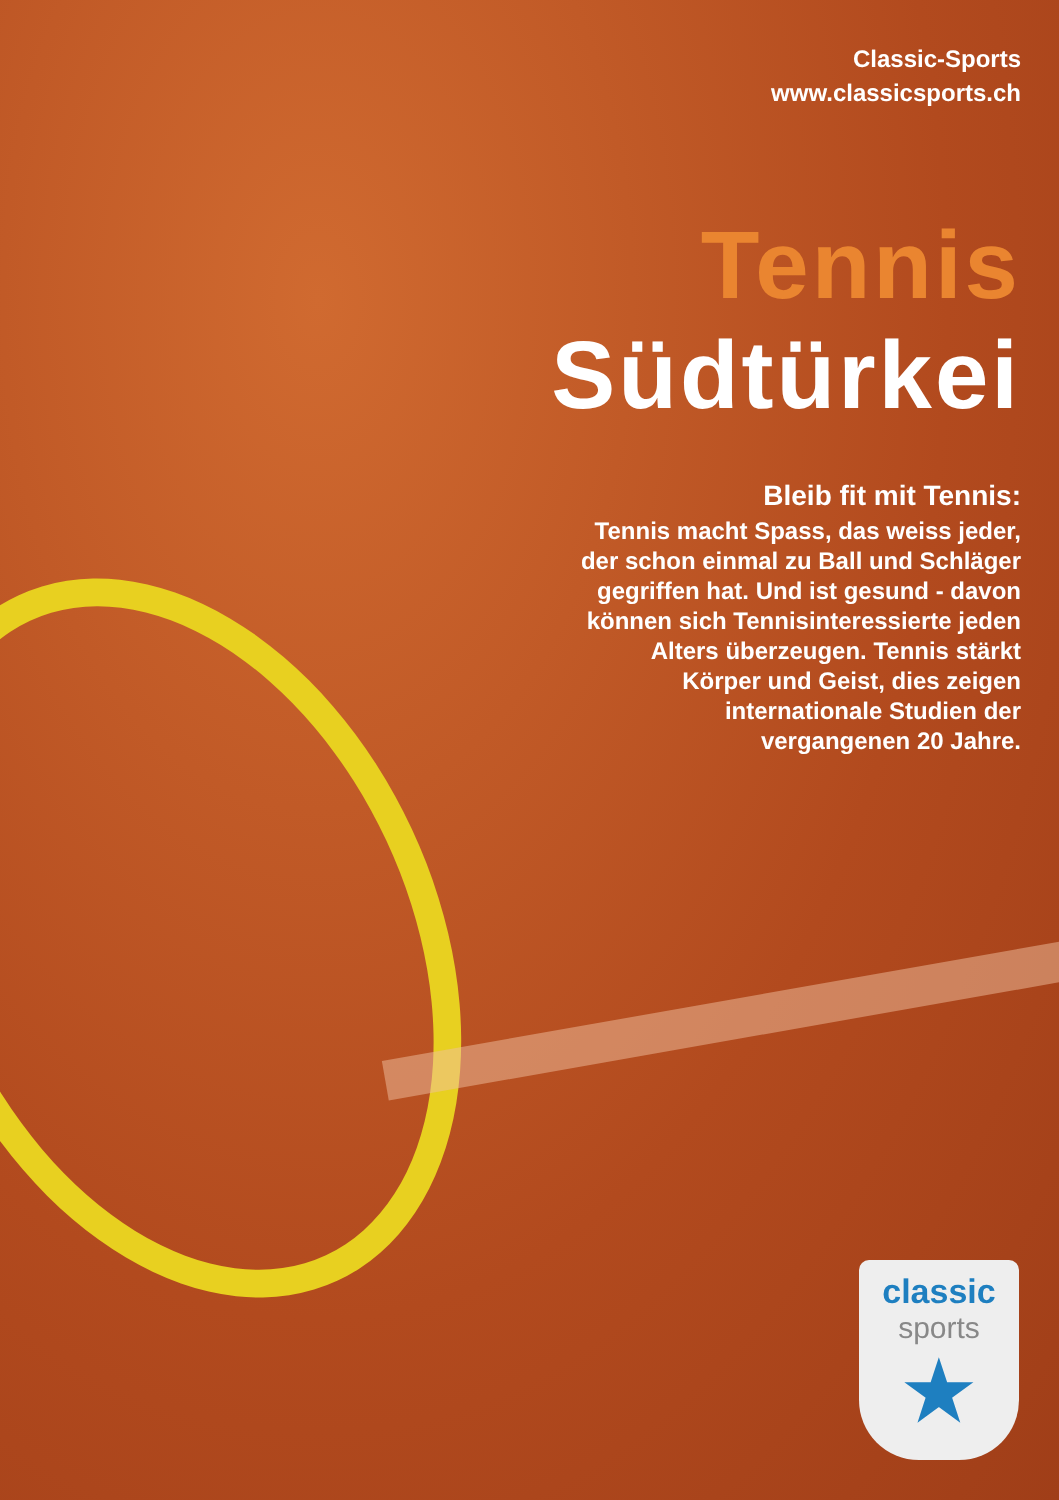Classic-Sports
www.classicsports.ch
Tennis
Südtürkei
Bleib fit mit Tennis:
Tennis macht Spass, das weiss jeder, der schon einmal zu Ball und Schläger gegriffen hat. Und ist gesund - davon können sich Tennisinteressierte jeden Alters überzeugen. Tennis stärkt Körper und Geist, dies zeigen internationale Studien der vergangenen 20 Jahre.
classic
sports
★